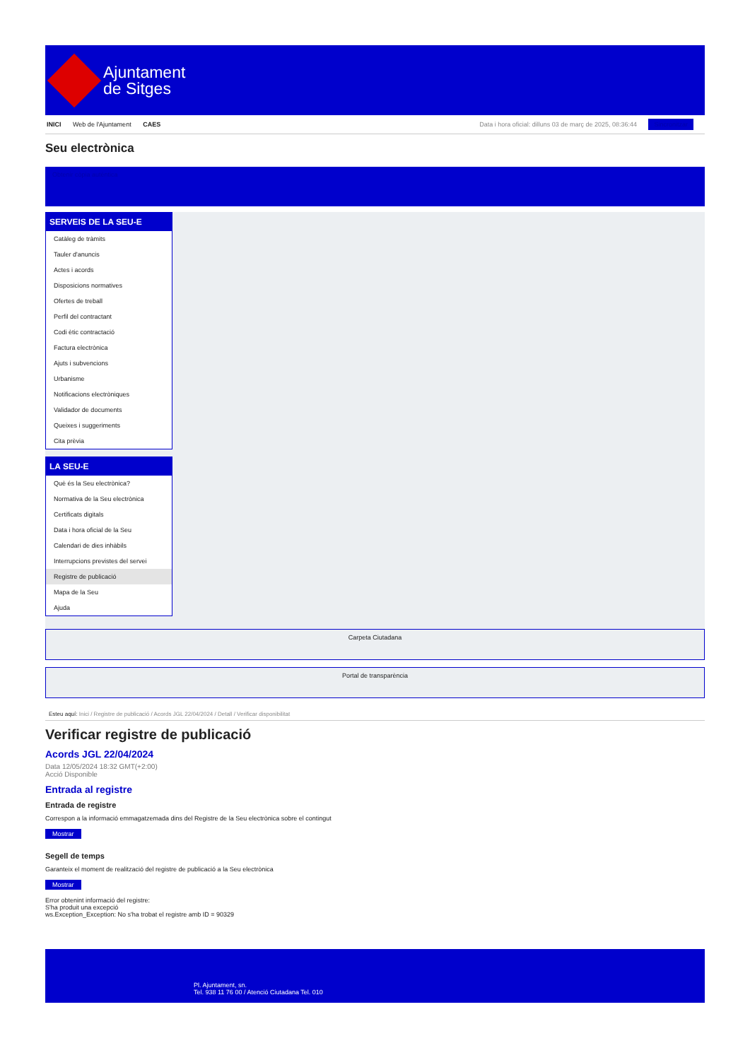Ajuntament
de Sitges
INICI Web de l'Ajuntament CAES Data i hora oficial: dilluns 03 de març de 2025, 08:36:44 Sincronitzar
Seu electrònica
Obtenir còpia autèntica
SERVEIS DE LA SEU-E
Catàleg de tràmits
Tauler d'anuncis
Actes i acords
Disposicions normatives
Ofertes de treball
Perfil del contractant
Codi ètic contractació
Factura electrònica
Ajuts i subvencions
Urbanisme
Notificacions electròniques
Validador de documents
Queixes i suggeriments
Cita prèvia
LA SEU-E
Què és la Seu electrònica?
Normativa de la Seu electrònica
Certificats digitals
Data i hora oficial de la Seu
Calendari de dies inhàbils
Interrupcions previstes del servei
Registre de publicació
Mapa de la Seu
Ajuda
Carpeta Ciutadana
Portal de transparència
Esteu aquí: Inici / Registre de publicació / Acords JGL 22/04/2024 / Detall / Verificar disponibilitat
Verificar registre de publicació
Acords JGL 22/04/2024
Data 12/05/2024 18:32 GMT(+2:00)
Acció Disponible
Entrada al registre
Entrada de registre
Correspon a la informació emmagatzemada dins del Registre de la Seu electrònica sobre el contingut
Mostrar
Segell de temps
Garanteix el moment de realització del registre de publicació a la Seu electrònica
Mostrar
Error obtenint informació del registre:
S'ha produit una excepció
ws.Exception_Exception: No s'ha trobat el registre amb ID = 90329
Pl. Ajuntament, sn.
Tel. 938 11 76 00 / Atenció Ciutadana Tel. 010